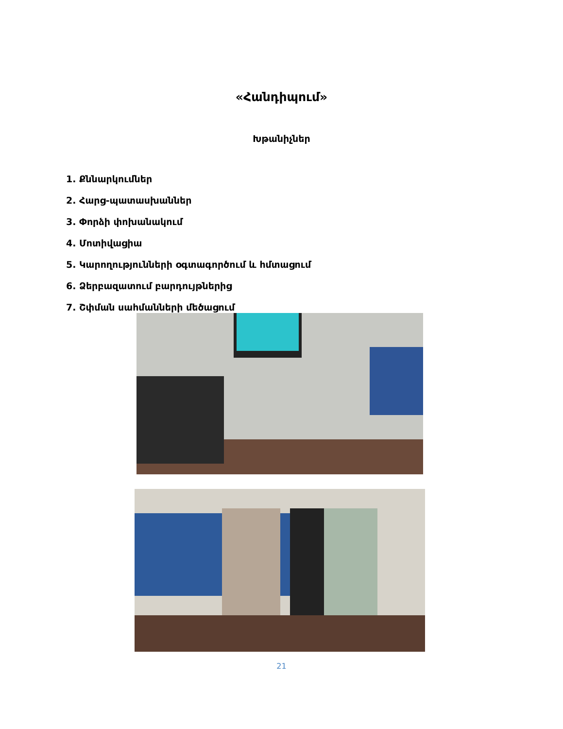«Հանդիպում»
Խթանիչներ
1. Քննարկումներ
2. Հարց-պատասխաններ
3. Փորձի փոխանակում
4. Մոտիվացիա
5. Կարողությունների օգտագործում և հմտացում
6. Ձերբազատում բարդույթներից
7. Շփման սահմանների մեծացում
21